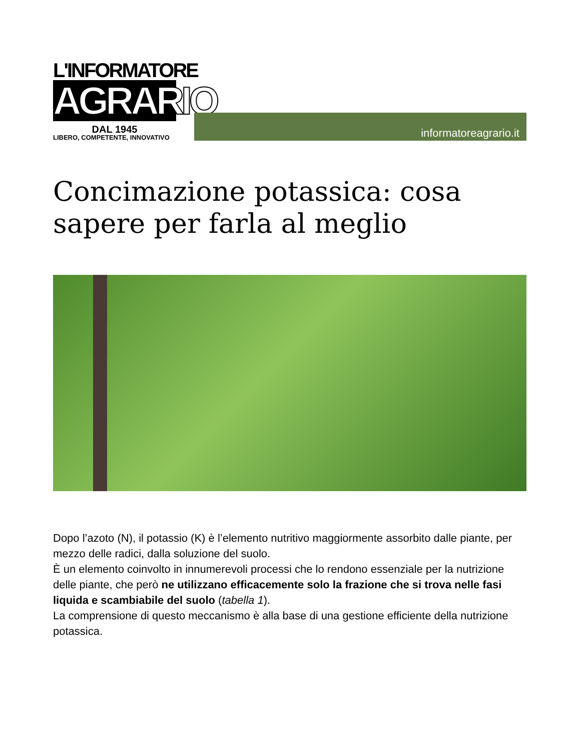L'INFORMATORE
AGRARIO
DAL 1945
LIBERO, COMPETENTE, INNOVATIVO
informatoreagrario.it
Concimazione potassica: cosa sapere per farla al meglio
Dopo l’azoto (N), il potassio (K) è l’elemento nutritivo maggiormente assorbito dalle piante, per mezzo delle radici, dalla soluzione del suolo.
È un elemento coinvolto in innumerevoli processi che lo rendono essenziale per la nutrizione delle piante, che però ne utilizzano efficacemente solo la frazione che si trova nelle fasi liquida e scambiabile del suolo (tabella 1).
La comprensione di questo meccanismo è alla base di una gestione efficiente della nutrizione potassica.